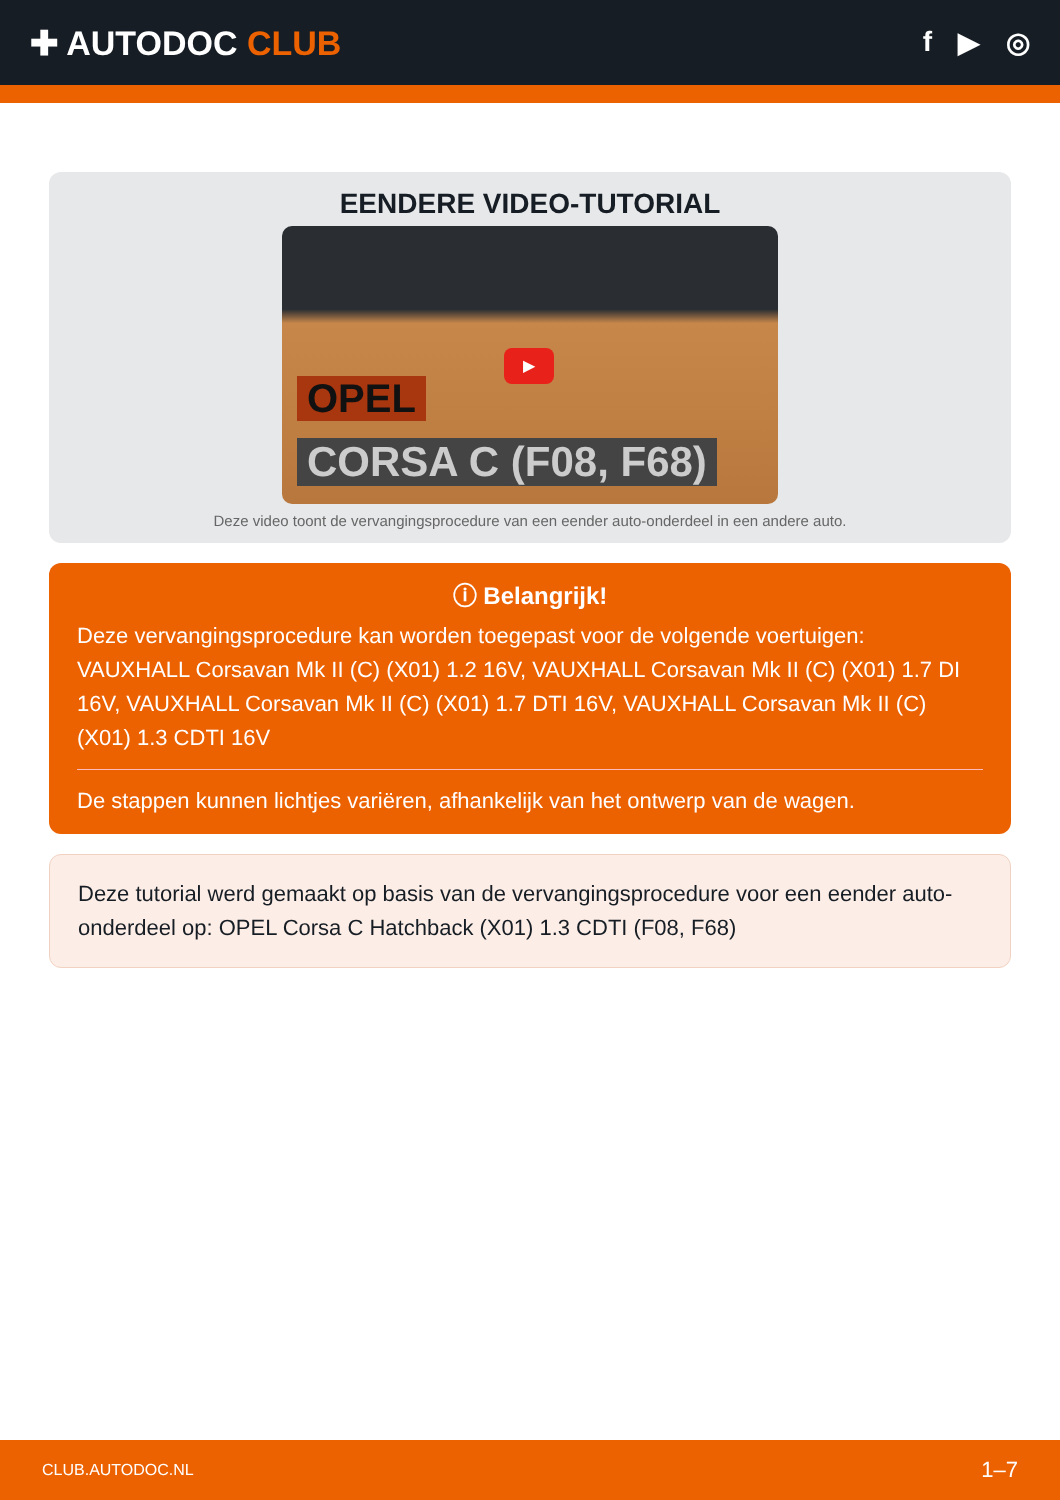✚ AUTODOC CLUB
f ▶ ◎
EENDERE VIDEO-TUTORIAL
▶
OPEL
CORSA C (F08, F68)
Deze video toont de vervangingsprocedure van een eender auto-onderdeel in een andere auto.
ⓘ Belangrijk!
Deze vervangingsprocedure kan worden toegepast voor de volgende voertuigen: VAUXHALL Corsavan Mk II (C) (X01) 1.2 16V, VAUXHALL Corsavan Mk II (C) (X01) 1.7 DI 16V, VAUXHALL Corsavan Mk II (C) (X01) 1.7 DTI 16V, VAUXHALL Corsavan Mk II (C) (X01) 1.3 CDTI 16V
De stappen kunnen lichtjes variëren, afhankelijk van het ontwerp van de wagen.
Deze tutorial werd gemaakt op basis van de vervangingsprocedure voor een eender auto-onderdeel op: OPEL Corsa C Hatchback (X01) 1.3 CDTI (F08, F68)
CLUB.AUTODOC.NL 1–7